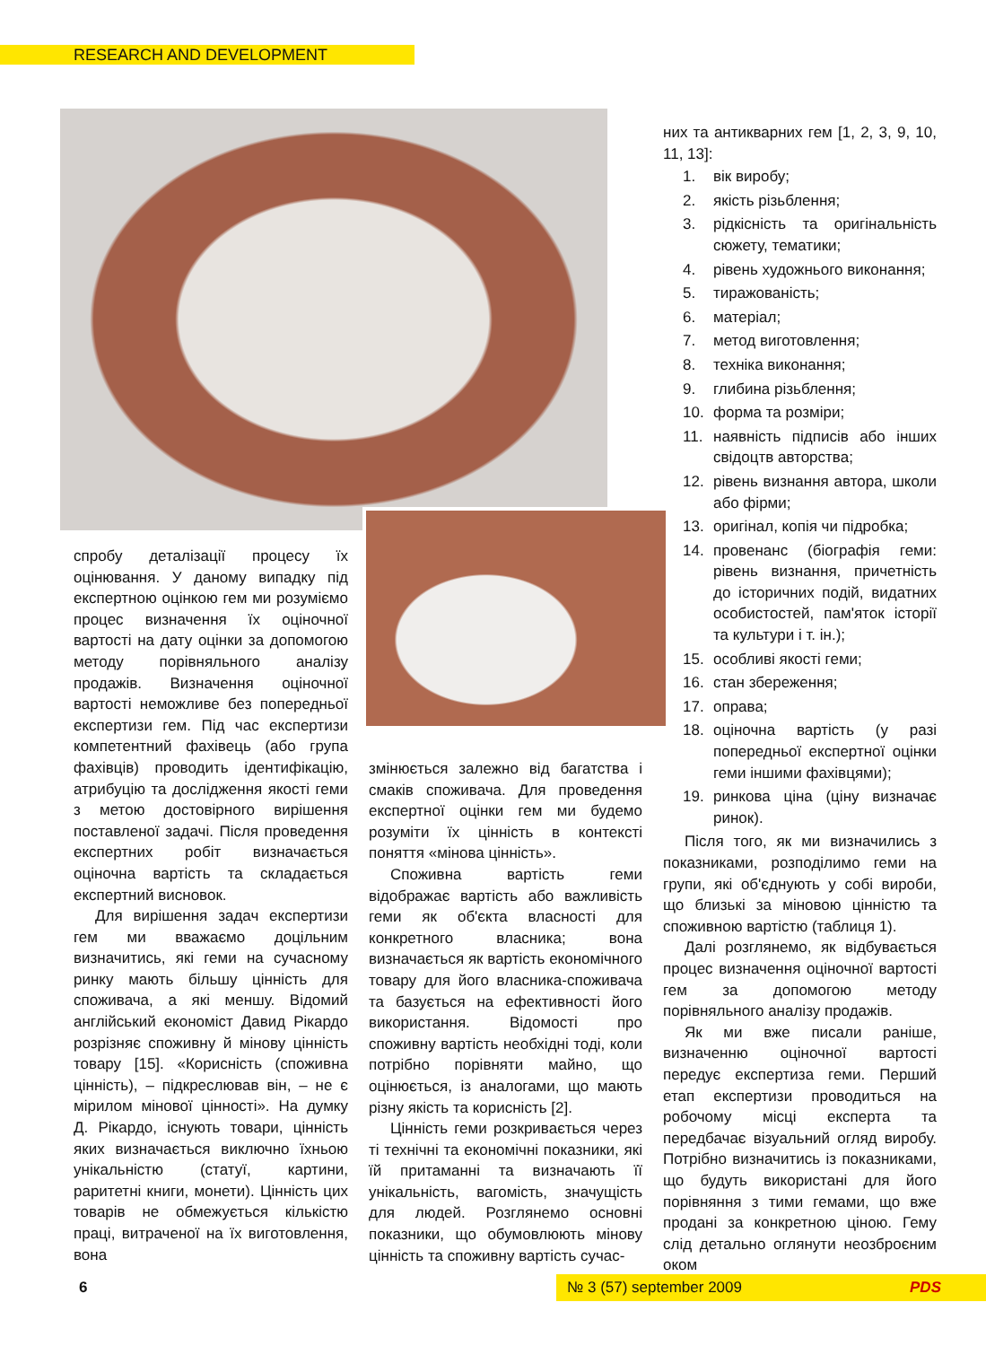RESEARCH AND DEVELOPMENT
спробу деталізації процесу їх оцінювання. У даному випадку під експертною оцінкою гем ми розуміємо процес визначення їх оціночної вартості на дату оцінки за допомогою методу порівняльного аналізу продажів. Визначення оціночної вартості неможливе без попередньої експертизи гем. Під час експертизи компетентний фахівець (або група фахівців) проводить ідентифікацію, атрибуцію та дослідження якості геми з метою достовірного вирішення поставленої задачі. Після проведення експертних робіт визначається оціночна вартість та складається експертний висновок.
Для вирішення задач експертизи гем ми вважаємо доцільним визначитись, які геми на сучасному ринку мають більшу цінність для споживача, а які меншу. Відомий англійський економіст Давид Рікардо розрізняє споживну й мінову цінність товару [15]. «Корисність (споживна цінність), – підкреслював він, – не є мірилом мінової цінності». На думку Д. Рікардо, існують товари, цінність яких визначається виключно їхньою унікальністю (статуї, картини, раритетні книги, монети). Цінність цих товарів не обмежується кількістю праці, витраченої на їх виготовлення, вона
змінюється залежно від багатства і смаків споживача. Для проведення експертної оцінки гем ми будемо розуміти їх цінність в контексті поняття «мінова цінність».
Споживна вартість геми відображає вартість або важливість геми як об'єкта власності для конкретного власника; вона визначається як вартість економічного товару для його власника-споживача та базується на ефективності його використання. Відомості про споживну вартість необхідні тоді, коли потрібно порівняти майно, що оцінюється, із аналогами, що мають різну якість та корисність [2].
Цінність геми розкривається через ті технічні та економічні показники, які їй притаманні та визначають її унікальність, вагомість, значущість для людей. Розглянемо основні показники, що обумовлюють мінову цінність та споживну вартість сучас-
них та антикварних гем [1, 2, 3, 9, 10, 11, 13]:
1. вік виробу;
2. якість різьблення;
3. рідкісність та оригінальність сюжету, тематики;
4. рівень художнього виконання;
5. тиражованість;
6. матеріал;
7. метод виготовлення;
8. техніка виконання;
9. глибина різьблення;
10. форма та розміри;
11. наявність підписів або інших свідоцтв авторства;
12. рівень визнання автора, школи або фірми;
13. оригінал, копія чи підробка;
14. провенанс (біографія геми: рівень визнання, причетність до історичних подій, видатних особистостей, пам'яток історії та культури і т. ін.);
15. особливі якості геми;
16. стан збереження;
17. оправа;
18. оціночна вартість (у разі попередньої експертної оцінки геми іншими фахівцями);
19. ринкова ціна (ціну визначає ринок).
Після того, як ми визначились з показниками, розподілимо геми на групи, які об'єднують у собі вироби, що близькі за міновою цінністю та споживною вартістю (таблиця 1).
Далі розглянемо, як відбувається процес визначення оціночної вартості гем за допомогою методу порівняльного аналізу продажів.
Як ми вже писали раніше, визначенню оціночної вартості передує експертиза геми. Перший етап експертизи проводиться на робочому місці експерта та передбачає візуальний огляд виробу. Потрібно визначитись із показниками, що будуть використані для його порівняння з тими гемами, що вже продані за конкретною ціною. Гему слід детально оглянути неозброєним оком
6 № 3 (57) september 2009 PDS